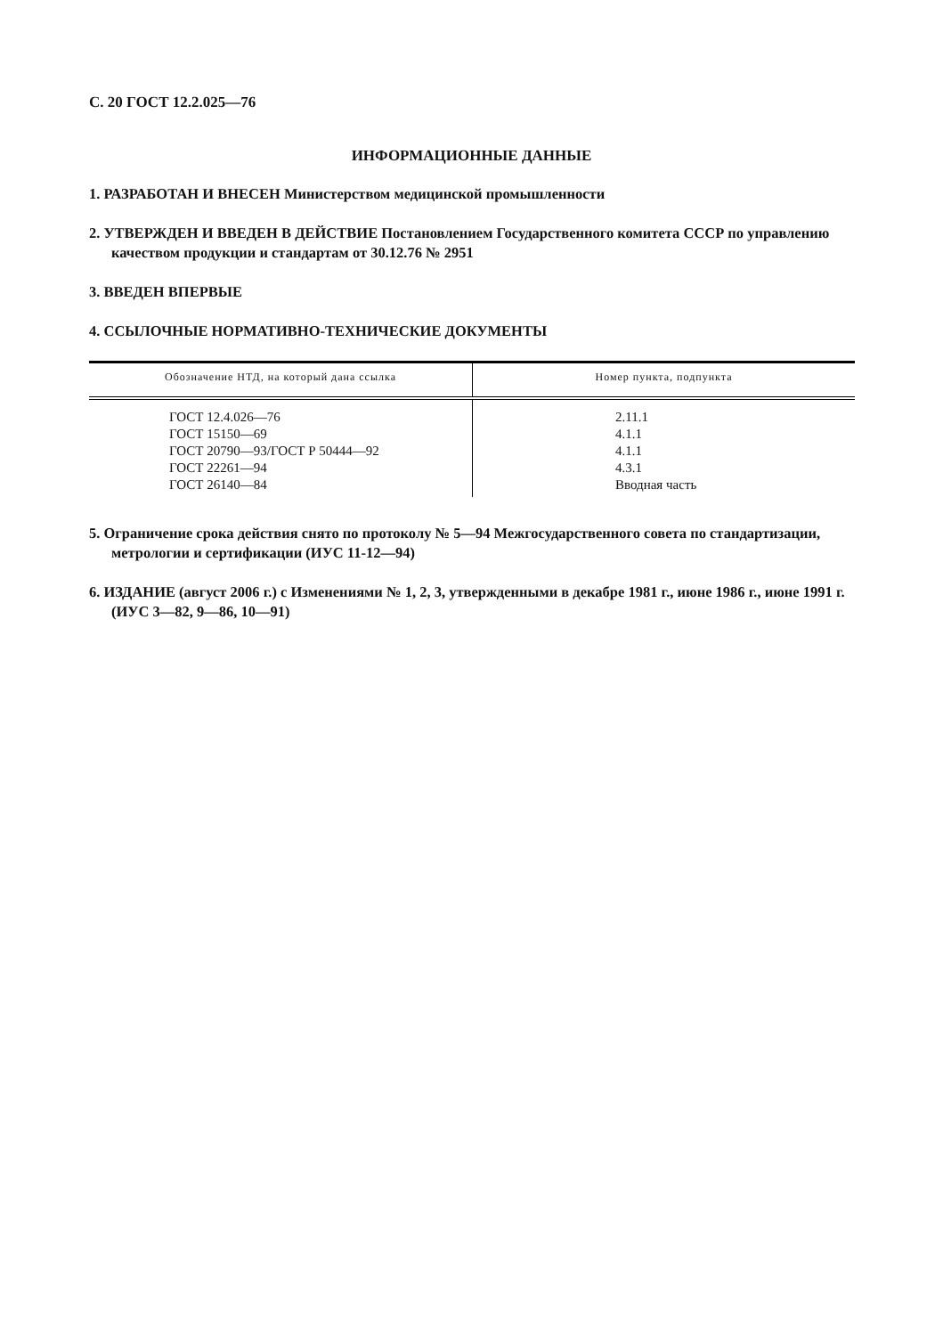С. 20 ГОСТ 12.2.025—76
ИНФОРМАЦИОННЫЕ ДАННЫЕ
1. РАЗРАБОТАН И ВНЕСЕН Министерством медицинской промышленности
2. УТВЕРЖДЕН И ВВЕДЕН В ДЕЙСТВИЕ Постановлением Государственного комитета СССР по управлению качеством продукции и стандартам от 30.12.76 № 2951
3. ВВЕДЕН ВПЕРВЫЕ
4. ССЫЛОЧНЫЕ НОРМАТИВНО-ТЕХНИЧЕСКИЕ ДОКУМЕНТЫ
| Обозначение НТД, на который дана ссылка | Номер пункта, подпункта |
| --- | --- |
| ГОСТ 12.4.026—76 ГОСТ 15150—69 ГОСТ 20790—93/ГОСТ Р 50444—92 ГОСТ 22261—94 ГОСТ 26140—84 | 2.11.1 4.1.1 4.1.1 4.3.1 Вводная часть |
5. Ограничение срока действия снято по протоколу № 5—94 Межгосударственного совета по стандартизации, метрологии и сертификации (ИУС 11-12—94)
6. ИЗДАНИЕ (август 2006 г.) с Изменениями № 1, 2, 3, утвержденными в декабре 1981 г., июне 1986 г., июне 1991 г. (ИУС 3—82, 9—86, 10—91)